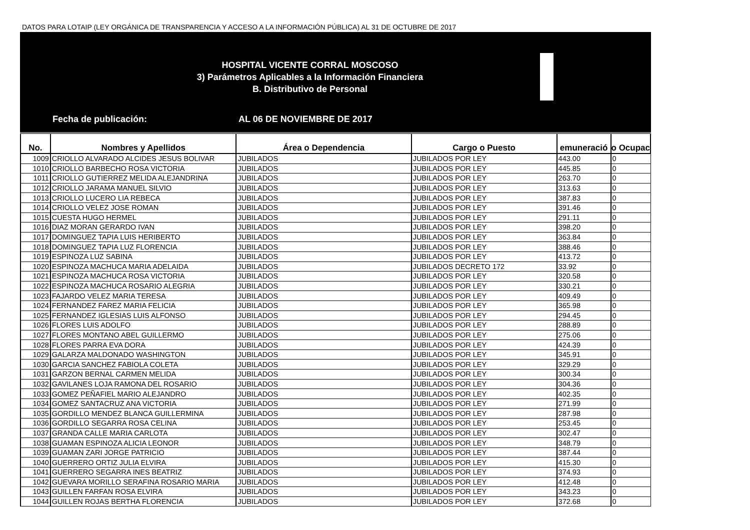DATOS PARA LOTAIP (LEY ORGÁNICA DE TRANSPARENCIA Y ACCESO A LA INFORMACIÓN PÚBLICA) AL 31 DE OCTUBRE DE 2017
HOSPITAL VICENTE CORRAL MOSCOSO
3) Parámetros Aplicables a la Información Financiera
B. Distributivo de Personal
Fecha de publicación: AL 06 DE NOVIEMBRE DE 2017
| No. | Nombres y Apellidos | Área o Dependencia | Cargo o Puesto | emuneració | o Ocupac |
| --- | --- | --- | --- | --- | --- |
| 1009 | CRIOLLO ALVARADO ALCIDES JESUS BOLIVAR | JUBILADOS | JUBILADOS POR LEY | 443.00 | 0 |
| 1010 | CRIOLLO BARBECHO ROSA VICTORIA | JUBILADOS | JUBILADOS POR LEY | 445.85 | 0 |
| 1011 | CRIOLLO GUTIERREZ MELIDA ALEJANDRINA | JUBILADOS | JUBILADOS POR LEY | 263.70 | 0 |
| 1012 | CRIOLLO JARAMA MANUEL SILVIO | JUBILADOS | JUBILADOS POR LEY | 313.63 | 0 |
| 1013 | CRIOLLO LUCERO LIA REBECA | JUBILADOS | JUBILADOS POR LEY | 387.83 | 0 |
| 1014 | CRIOLLO VELEZ JOSE ROMAN | JUBILADOS | JUBILADOS POR LEY | 391.46 | 0 |
| 1015 | CUESTA HUGO HERMEL | JUBILADOS | JUBILADOS POR LEY | 291.11 | 0 |
| 1016 | DIAZ MORAN GERARDO IVAN | JUBILADOS | JUBILADOS POR LEY | 398.20 | 0 |
| 1017 | DOMINGUEZ TAPIA LUIS HERIBERTO | JUBILADOS | JUBILADOS POR LEY | 363.84 | 0 |
| 1018 | DOMINGUEZ TAPIA LUZ FLORENCIA | JUBILADOS | JUBILADOS POR LEY | 388.46 | 0 |
| 1019 | ESPINOZA LUZ SABINA | JUBILADOS | JUBILADOS POR LEY | 413.72 | 0 |
| 1020 | ESPINOZA MACHUCA MARIA ADELAIDA | JUBILADOS | JUBILADOS DECRETO 172 | 33.92 | 0 |
| 1021 | ESPINOZA MACHUCA ROSA VICTORIA | JUBILADOS | JUBILADOS POR LEY | 320.58 | 0 |
| 1022 | ESPINOZA MACHUCA ROSARIO ALEGRIA | JUBILADOS | JUBILADOS POR LEY | 330.21 | 0 |
| 1023 | FAJARDO VELEZ MARIA TERESA | JUBILADOS | JUBILADOS POR LEY | 409.49 | 0 |
| 1024 | FERNANDEZ FAREZ MARIA FELICIA | JUBILADOS | JUBILADOS POR LEY | 365.98 | 0 |
| 1025 | FERNANDEZ IGLESIAS LUIS ALFONSO | JUBILADOS | JUBILADOS POR LEY | 294.45 | 0 |
| 1026 | FLORES LUIS ADOLFO | JUBILADOS | JUBILADOS POR LEY | 288.89 | 0 |
| 1027 | FLORES MONTANO ABEL GUILLERMO | JUBILADOS | JUBILADOS POR LEY | 275.06 | 0 |
| 1028 | FLORES PARRA EVA DORA | JUBILADOS | JUBILADOS POR LEY | 424.39 | 0 |
| 1029 | GALARZA MALDONADO WASHINGTON | JUBILADOS | JUBILADOS POR LEY | 345.91 | 0 |
| 1030 | GARCIA SANCHEZ FABIOLA COLETA | JUBILADOS | JUBILADOS POR LEY | 329.29 | 0 |
| 1031 | GARZON BERNAL CARMEN MELIDA | JUBILADOS | JUBILADOS POR LEY | 300.34 | 0 |
| 1032 | GAVILANES LOJA RAMONA DEL ROSARIO | JUBILADOS | JUBILADOS POR LEY | 304.36 | 0 |
| 1033 | GOMEZ PEÑAFIEL MARIO ALEJANDRO | JUBILADOS | JUBILADOS POR LEY | 402.35 | 0 |
| 1034 | GOMEZ SANTACRUZ ANA VICTORIA | JUBILADOS | JUBILADOS POR LEY | 271.99 | 0 |
| 1035 | GORDILLO MENDEZ BLANCA GUILLERMINA | JUBILADOS | JUBILADOS POR LEY | 287.98 | 0 |
| 1036 | GORDILLO SEGARRA ROSA CELINA | JUBILADOS | JUBILADOS POR LEY | 253.45 | 0 |
| 1037 | GRANDA CALLE MARIA CARLOTA | JUBILADOS | JUBILADOS POR LEY | 302.47 | 0 |
| 1038 | GUAMAN ESPINOZA ALICIA LEONOR | JUBILADOS | JUBILADOS POR LEY | 348.79 | 0 |
| 1039 | GUAMAN ZARI JORGE PATRICIO | JUBILADOS | JUBILADOS POR LEY | 387.44 | 0 |
| 1040 | GUERRERO ORTIZ JULIA ELVIRA | JUBILADOS | JUBILADOS POR LEY | 415.30 | 0 |
| 1041 | GUERRERO SEGARRA INES BEATRIZ | JUBILADOS | JUBILADOS POR LEY | 374.93 | 0 |
| 1042 | GUEVARA MORILLO SERAFINA ROSARIO MARIA | JUBILADOS | JUBILADOS POR LEY | 412.48 | 0 |
| 1043 | GUILLEN FARFAN ROSA ELVIRA | JUBILADOS | JUBILADOS POR LEY | 343.23 | 0 |
| 1044 | GUILLEN ROJAS BERTHA FLORENCIA | JUBILADOS | JUBILADOS POR LEY | 372.68 | 0 |